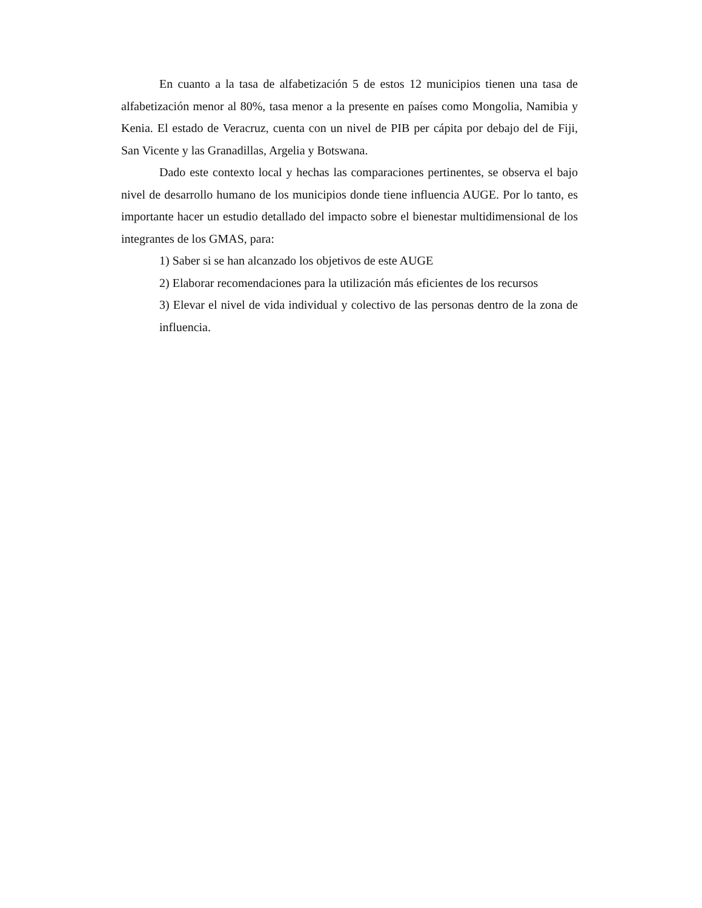En cuanto a la tasa de alfabetización 5 de estos 12 municipios tienen una tasa de alfabetización menor al 80%, tasa menor a la presente en países como Mongolia, Namibia y Kenia. El estado de Veracruz, cuenta con un nivel de PIB per cápita por debajo del de Fiji, San Vicente y las Granadillas, Argelia y Botswana.
Dado este contexto local y hechas las comparaciones pertinentes, se observa el bajo nivel de desarrollo humano de los municipios donde tiene influencia AUGE. Por lo tanto, es importante hacer un estudio detallado del impacto sobre el bienestar multidimensional de los integrantes de los GMAS, para:
1) Saber si se han alcanzado los objetivos de este AUGE
2) Elaborar recomendaciones para la utilización más eficientes de los recursos
3) Elevar el nivel de vida individual y colectivo de las personas dentro de la zona de influencia.